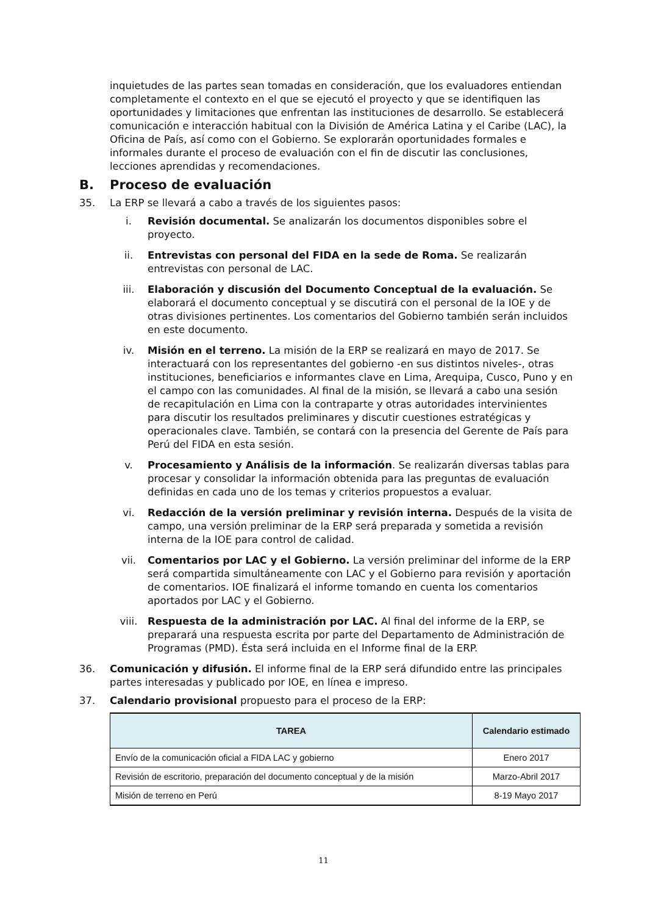inquietudes de las partes sean tomadas en consideración, que los evaluadores entiendan completamente el contexto en el que se ejecutó el proyecto y que se identifiquen las oportunidades y limitaciones que enfrentan las instituciones de desarrollo. Se establecerá comunicación e interacción habitual con la División de América Latina y el Caribe (LAC), la Oficina de País, así como con el Gobierno. Se explorarán oportunidades formales e informales durante el proceso de evaluación con el fin de discutir las conclusiones, lecciones aprendidas y recomendaciones.
B. Proceso de evaluación
35. La ERP se llevará a cabo a través de los siguientes pasos:
i. Revisión documental. Se analizarán los documentos disponibles sobre el proyecto.
ii. Entrevistas con personal del FIDA en la sede de Roma. Se realizarán entrevistas con personal de LAC.
iii. Elaboración y discusión del Documento Conceptual de la evaluación. Se elaborará el documento conceptual y se discutirá con el personal de la IOE y de otras divisiones pertinentes. Los comentarios del Gobierno también serán incluidos en este documento.
iv. Misión en el terreno. La misión de la ERP se realizará en mayo de 2017. Se interactuará con los representantes del gobierno -en sus distintos niveles-, otras instituciones, beneficiarios e informantes clave en Lima, Arequipa, Cusco, Puno y en el campo con las comunidades. Al final de la misión, se llevará a cabo una sesión de recapitulación en Lima con la contraparte y otras autoridades intervinientes para discutir los resultados preliminares y discutir cuestiones estratégicas y operacionales clave. También, se contará con la presencia del Gerente de País para Perú del FIDA en esta sesión.
v. Procesamiento y Análisis de la información. Se realizarán diversas tablas para procesar y consolidar la información obtenida para las preguntas de evaluación definidas en cada uno de los temas y criterios propuestos a evaluar.
vi. Redacción de la versión preliminar y revisión interna. Después de la visita de campo, una versión preliminar de la ERP será preparada y sometida a revisión interna de la IOE para control de calidad.
vii. Comentarios por LAC y el Gobierno. La versión preliminar del informe de la ERP será compartida simultáneamente con LAC y el Gobierno para revisión y aportación de comentarios. IOE finalizará el informe tomando en cuenta los comentarios aportados por LAC y el Gobierno.
viii. Respuesta de la administración por LAC. Al final del informe de la ERP, se preparará una respuesta escrita por parte del Departamento de Administración de Programas (PMD). Ésta será incluida en el Informe final de la ERP.
36. Comunicación y difusión. El informe final de la ERP será difundido entre las principales partes interesadas y publicado por IOE, en línea e impreso.
37. Calendario provisional propuesto para el proceso de la ERP:
| TAREA | Calendario estimado |
| --- | --- |
| Envío de la comunicación oficial a FIDA LAC y gobierno | Enero 2017 |
| Revisión de escritorio, preparación del documento conceptual y de la misión | Marzo-Abril 2017 |
| Misión de terreno en Perú | 8-19 Mayo 2017 |
11